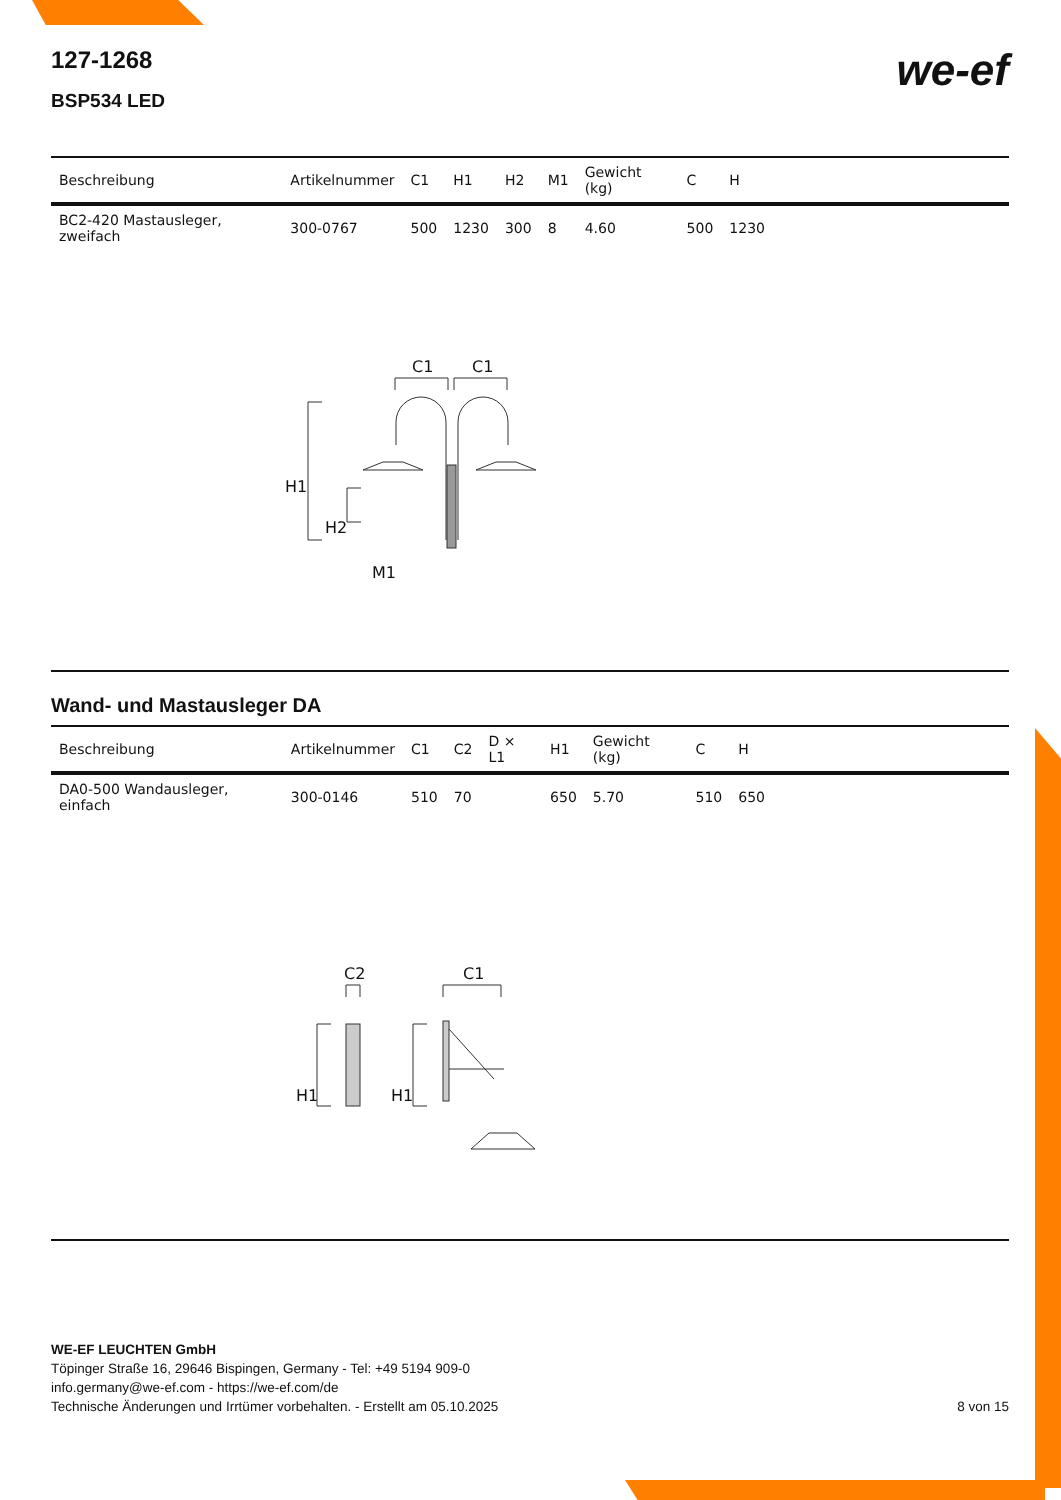127-1268
BSP534 LED
we-ef
| Beschreibung | Artikelnummer | C1 | H1 | H2 | M1 | Gewicht (kg) | C | H | |
| --- | --- | --- | --- | --- | --- | --- | --- | --- | --- |
| BC2-420 Mastausleger, zweifach | 300-0767 | 500 | 1230 | 300 | 8 | 4.60 | 500 | 1230 | |
C1
C1
H1
H2
M1
Wand- und Mastausleger DA
| Beschreibung | Artikelnummer | C1 | C2 | D × L1 | H1 | Gewicht (kg) | C | H | |
| --- | --- | --- | --- | --- | --- | --- | --- | --- | --- |
| DA0-500 Wandausleger, einfach | 300-0146 | 510 | 70 | | 650 | 5.70 | 510 | 650 | |
C2
C1
H1
H1
WE-EF LEUCHTEN GmbH
Töpinger Straße 16, 29646 Bispingen, Germany - Tel: +49 5194 909-0
info.germany@we-ef.com - https://we-ef.com/de
Technische Änderungen und Irrtümer vorbehalten. - Erstellt am 05.10.2025 8 von 15